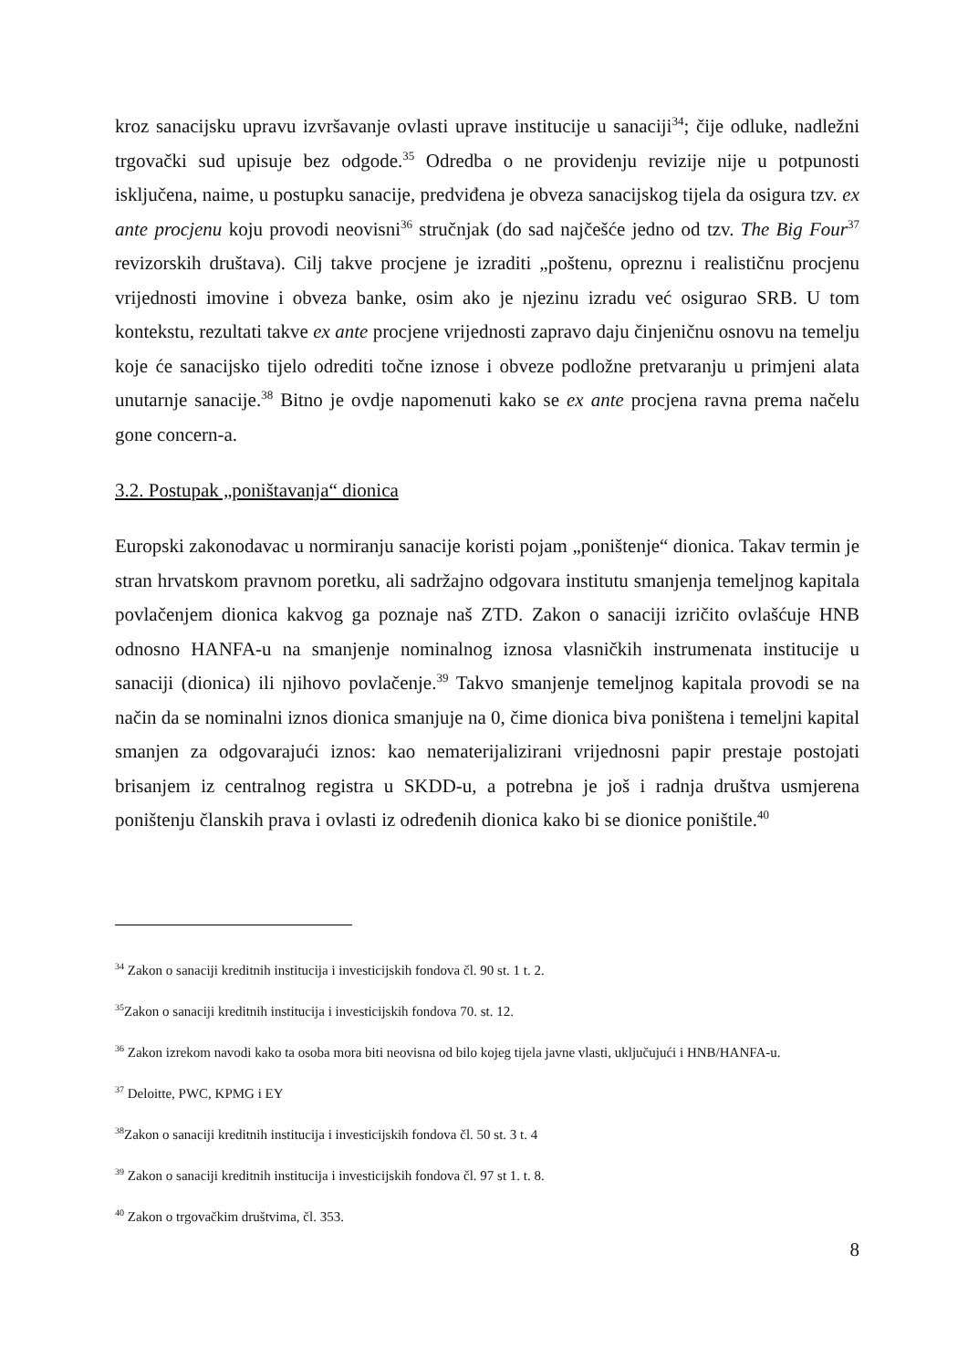kroz sanacijsku upravu izvršavanje ovlasti uprave institucije u sanaciji<sup>34</sup>; čije odluke, nadležni trgovački sud upisuje bez odgode.<sup>35</sup> Odredba o ne providenju revizije nije u potpunosti isključena, naime, u postupku sanacije, predviđena je obveza sanacijskog tijela da osigura tzv. ex ante procjenu koju provodi neovisni<sup>36</sup> stručnjak (do sad najčešće jedno od tzv. The Big Four<sup>37</sup> revizorskih društava). Cilj takve procjene je izraditi „poštenu, opreznu i realističnu procjenu vrijednosti imovine i obveza banke, osim ako je njezinu izradu već osigurao SRB. U tom kontekstu, rezultati takve ex ante procjene vrijednosti zapravo daju činjeničnu osnovu na temelju koje će sanacijsko tijelo odrediti točne iznose i obveze podložne pretvaranju u primjeni alata unutarnje sanacije.<sup>38</sup> Bitno je ovdje napomenuti kako se ex ante procjena ravna prema načelu gone concern-a.
3.2. Postupak „poništavanja“ dionica
Europski zakonodavac u normiranju sanacije koristi pojam „poništenje“ dionica. Takav termin je stran hrvatskom pravnom poretku, ali sadržajno odgovara institutu smanjenja temeljnog kapitala povlačenjem dionica kakvog ga poznaje naš ZTD. Zakon o sanaciji izričito ovlašćuje HNB odnosno HANFA-u na smanjenje nominalnog iznosa vlasničkih instrumenata institucije u sanaciji (dionica) ili njihovo povlačenje.<sup>39</sup> Takvo smanjenje temeljnog kapitala provodi se na način da se nominalni iznos dionica smanjuje na 0, čime dionica biva poništena i temeljni kapital smanjen za odgovarajući iznos: kao nematerijalizirani vrijednosni papir prestaje postojati brisanjem iz centralnog registra u SKDD-u, a potrebna je još i radnja društva usmjerena poništenju članskih prava i ovlasti iz određenih dionica kako bi se dionice poništile.<sup>40</sup>
<sup>34</sup> Zakon o sanaciji kreditnih institucija i investicijskih fondova čl. 90 st. 1 t. 2.
<sup>35</sup> Zakon o sanaciji kreditnih institucija i investicijskih fondova 70. st. 12.
<sup>36</sup> Zakon izrekom navodi kako ta osoba mora biti neovisna od bilo kojeg tijela javne vlasti, uključujući i HNB/HANFA-u.
<sup>37</sup> Deloitte, PWC, KPMG i EY
<sup>38</sup> Zakon o sanaciji kreditnih institucija i investicijskih fondova čl. 50 st. 3 t. 4
<sup>39</sup> Zakon o sanaciji kreditnih institucija i investicijskih fondova čl. 97 st 1. t. 8.
<sup>40</sup> Zakon o trgovačkim društvima, čl. 353.
8